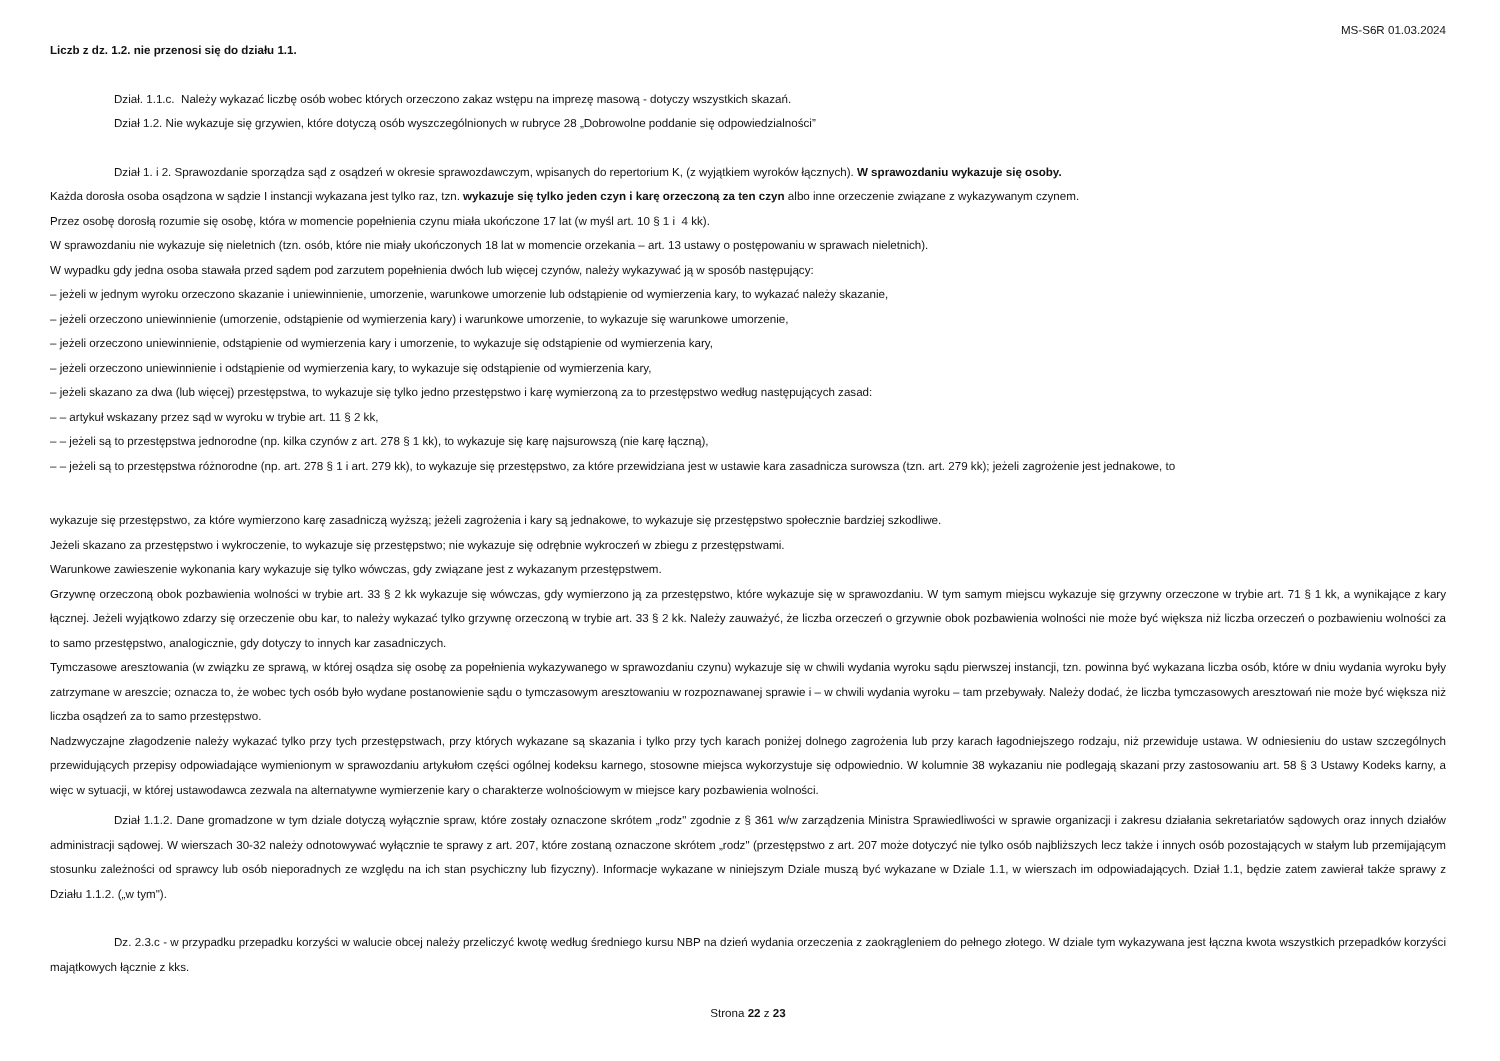MS-S6R 01.03.2024
Liczb z dz. 1.2. nie przenosi się do działu 1.1.
Dział. 1.1.c. Należy wykazać liczbę osób wobec których orzeczono zakaz wstępu na imprezę masową - dotyczy wszystkich skazań.
Dział 1.2. Nie wykazuje się grzywien, które dotyczą osób wyszczególnionych w rubryce 28 „Dobrowolne poddanie się odpowiedzialności”
Dział 1. i 2. Sprawozdanie sporządza sąd z osądzeń w okresie sprawozdawczym, wpisanych do repertorium K, (z wyjątkiem wyroków łącznych). W sprawozdaniu wykazuje się osoby.
Każda dorosła osoba osądzona w sądzie I instancji wykazana jest tylko raz, tzn. wykazuje się tylko jeden czyn i karę orzeczoną za ten czyn albo inne orzeczenie związane z wykazywanym czynem.
Przez osobę dorosłą rozumie się osobę, która w momencie popełnienia czynu miała ukończone 17 lat (w myśl art. 10 § 1 i 4 kk).
W sprawozdaniu nie wykazuje się nieletnich (tzn. osób, które nie miały ukończonych 18 lat w momencie orzekania – art. 13 ustawy o postępowaniu w sprawach nieletnich).
W wypadku gdy jedna osoba stawała przed sądem pod zarzutem popełnienia dwóch lub więcej czynów, należy wykazywać ją w sposób następujący:
– jeżeli w jednym wyroku orzeczono skazanie i uniewinnienie, umorzenie, warunkowe umorzenie lub odstąpienie od wymierzenia kary, to wykazać należy skazanie,
– jeżeli orzeczono uniewinnienie (umorzenie, odstąpienie od wymierzenia kary) i warunkowe umorzenie, to wykazuje się warunkowe umorzenie,
– jeżeli orzeczono uniewinnienie, odstąpienie od wymierzenia kary i umorzenie, to wykazuje się odstąpienie od wymierzenia kary,
– jeżeli orzeczono uniewinnienie i odstąpienie od wymierzenia kary, to wykazuje się odstąpienie od wymierzenia kary,
– jeżeli skazano za dwa (lub więcej) przestępstwa, to wykazuje się tylko jedno przestępstwo i karę wymierzoną za to przestępstwo według następujących zasad:
– – artykuł wskazany przez sąd w wyroku w trybie art. 11 § 2 kk,
– – jeżeli są to przestępstwa jednorodne (np. kilka czynów z art. 278 § 1 kk), to wykazuje się karę najsurowszą (nie karę łączną),
– – jeżeli są to przestępstwa różnorodne (np. art. 278 § 1 i art. 279 kk), to wykazuje się przestępstwo, za które przewidziana jest w ustawie kara zasadnicza surowsza (tzn. art. 279 kk); jeżeli zagrożenie jest jednakowe, to
wykazuje się przestępstwo, za które wymierzono karę zasadniczą wyższą; jeżeli zagrożenia i kary są jednakowe, to wykazuje się przestępstwo społecznie bardziej szkodliwe.
Jeżeli skazano za przestępstwo i wykroczenie, to wykazuje się przestępstwo; nie wykazuje się odrębnie wykroczeń w zbiegu z przestępstwami.
Warunkowe zawieszenie wykonania kary wykazuje się tylko wówczas, gdy związane jest z wykazanym przestępstwem.
Grzywnę orzeczoną obok pozbawienia wolności w trybie art. 33 § 2 kk wykazuje się wówczas, gdy wymierzono ją za przestępstwo, które wykazuje się w sprawozdaniu. W tym samym miejscu wykazuje się grzywny orzeczone w trybie art. 71 § 1 kk, a wynikające z kary łącznej. Jeżeli wyjątkowo zdarzy się orzeczenie obu kar, to należy wykazać tylko grzywnę orzeczoną w trybie art. 33 § 2 kk. Należy zauważyć, że liczba orzeczeń o grzywnie obok pozbawienia wolności nie może być większa niż liczba orzeczeń o pozbawieniu wolności za to samo przestępstwo, analogicznie, gdy dotyczy to innych kar zasadniczych.
Tymczasowe aresztowania (w związku ze sprawą, w której osądza się osobę za popełnienia wykazywanego w sprawozdaniu czynu) wykazuje się w chwili wydania wyroku sądu pierwszej instancji, tzn. powinna być wykazana liczba osób, które w dniu wydania wyroku były zatrzymane w areszcie; oznacza to, że wobec tych osób było wydane postanowienie sądu o tymczasowym aresztowaniu w rozpoznawanej sprawie i – w chwili wydania wyroku – tam przebywały. Należy dodać, że liczba tymczasowych aresztowań nie może być większa niż liczba osądzeń za to samo przestępstwo.
Nadzwyczajne złagodzenie należy wykazać tylko przy tych przestępstwach, przy których wykazane są skazania i tylko przy tych karach poniżej dolnego zagrożenia lub przy karach łagodniejszego rodzaju, niż przewiduje ustawa. W odniesieniu do ustaw szczególnych przewidujących przepisy odpowiadające wymienionym w sprawozdaniu artykułom części ogólnej kodeksu karnego, stosowne miejsca wykorzystuje się odpowiednio. W kolumnie 38 wykazaniu nie podlegają skazani przy zastosowaniu art. 58 § 3 Ustawy Kodeks karny, a więc w sytuacji, w której ustawodawca zezwala na alternatywne wymierzenie kary o charakterze wolnościowym w miejsce kary pozbawienia wolności.
Dział 1.1.2. Dane gromadzone w tym dziale dotyczą wyłącznie spraw, które zostały oznaczone skrótem „rodz" zgodnie z § 361 w/w zarządzenia Ministra Sprawiedliwości w sprawie organizacji i zakresu działania sekretariatów sądowych oraz innych działów administracji sądowej. W wierszach 30-32 należy odnotowywać wyłącznie te sprawy z art. 207, które zostaną oznaczone skrótem „rodz" (przestępstwo z art. 207 może dotyczyć nie tylko osób najbliższych lecz także i innych osób pozostających w stałym lub przemijającym stosunku zależności od sprawcy lub osób nieporadnych ze względu na ich stan psychiczny lub fizyczny). Informacje wykazane w niniejszym Dziale muszą być wykazane w Dziale 1.1, w wierszach im odpowiadających. Dział 1.1, będzie zatem zawierał także sprawy z Działu 1.1.2. („w tym").
Dz. 2.3.c - w przypadku przepadku korzyści w walucie obcej należy przeliczyć kwotę według średniego kursu NBP na dzień wydania orzeczenia z zaokrągleniem do pełnego złotego. W dziale tym wykazywana jest łączna kwota wszystkich przepadków korzyści majątkowych łącznie z kks.
Strona 22 z 23